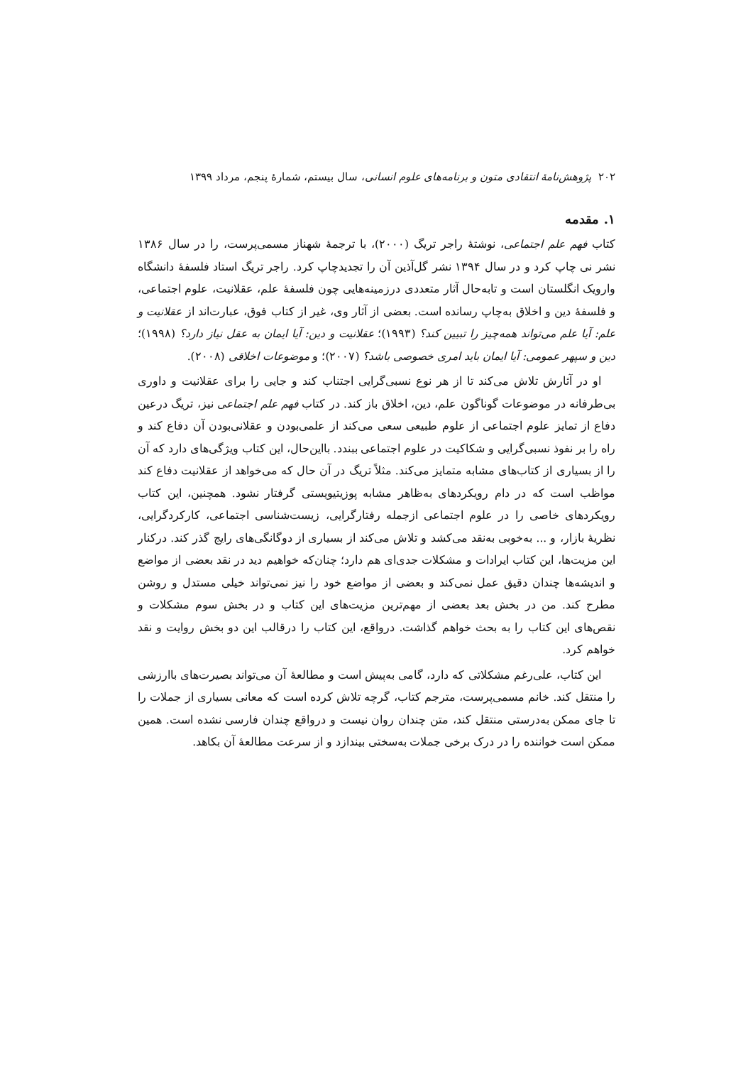۲۰۲ پژوهش‌نامهٔ انتقادی متون و برنامه‌های علوم انسانی، سال بیستم، شمارهٔ پنجم، مرداد ۱۳۹۹
۱. مقدمه
کتاب فهم علم اجتماعی، نوشتهٔ راجر تریگ (۲۰۰۰)، با ترجمهٔ شهناز مسمی‌پرست، را در سال ۱۳۸۶ نشر نی چاپ کرد و در سال ۱۳۹۴ نشر گل‌آذین آن را تجدیدچاپ کرد. راجر تریگ استاد فلسفهٔ دانشگاه وارویک انگلستان است و تابه‌حال آثار متعددی درزمینه‌هایی چون فلسفهٔ علم، عقلانیت، علوم اجتماعی، و فلسفهٔ دین و اخلاق به‌چاپ رسانده است. بعضی از آثار وی، غیر از کتاب فوق، عبارت‌اند از عقلانیت و علم: آیا علم می‌تواند همه‌چیز را تبیین کند؟ (۱۹۹۳)؛ عقلانیت و دین: آیا ایمان به عقل نیاز دارد؟ (۱۹۹۸)؛ دین و سپهر عمومی: آیا ایمان باید امری خصوصی باشد؟ (۲۰۰۷)؛ و موضوعات اخلاقی (۲۰۰۸).
او در آثارش تلاش می‌کند تا از هر نوع نسبی‌گرایی اجتناب کند و جایی را برای عقلانیت و داوری بی‌طرفانه در موضوعات گوناگون علم، دین، اخلاق باز کند. در کتاب فهم علم اجتماعی نیز، تریگ درعین دفاع از تمایز علوم اجتماعی از علوم طبیعی سعی می‌کند از علمی‌بودن و عقلانی‌بودن آن دفاع کند و راه را بر نفوذ نسبی‌گرایی و شکاکیت در علوم اجتماعی ببندد. بااین‌حال، این کتاب ویژگی‌های دارد که آن را از بسیاری از کتاب‌های مشابه متمایز می‌کند. مثلاً تریگ در آن حال که می‌خواهد از عقلانیت دفاع کند مواظب است که در دام رویکردهای به‌ظاهر مشابه پوزیتیویستی گرفتار نشود. همچنین، این کتاب رویکردهای خاصی را در علوم اجتماعی ازجمله رفتارگرایی، زیست‌شناسی اجتماعی، کارکردگرایی، نظریهٔ بازار، و ... به‌خوبی به‌نقد می‌کشد و تلاش می‌کند از بسیاری از دوگانگی‌های رایج گذر کند. درکنار این مزیت‌ها، این کتاب ایرادات و مشکلات جدی‌ای هم دارد؛ چنان‌که خواهیم دید در نقد بعضی از مواضع و اندیشه‌ها چندان دقیق عمل نمی‌کند و بعضی از مواضع خود را نیز نمی‌تواند خیلی مستدل و روشن مطرح کند. من در بخش بعد بعضی از مهم‌ترین مزیت‌های این کتاب و در بخش سوم مشکلات و نقص‌های این کتاب را به بحث خواهم گذاشت. درواقع، این کتاب را درقالب این دو بخش روایت و نقد خواهم کرد.
این کتاب، علی‌رغم مشکلاتی که دارد، گامی به‌پیش است و مطالعهٔ آن می‌تواند بصیرت‌های باارزشی را منتقل کند. خانم مسمی‌پرست، مترجم کتاب، گرچه تلاش کرده است که معانی بسیاری از جملات را تا جای ممکن به‌درستی منتقل کند، متن چندان روان نیست و درواقع چندان فارسی نشده است. همین ممکن است خواننده را در درک برخی جملات به‌سختی بیندازد و از سرعت مطالعهٔ آن بکاهد.